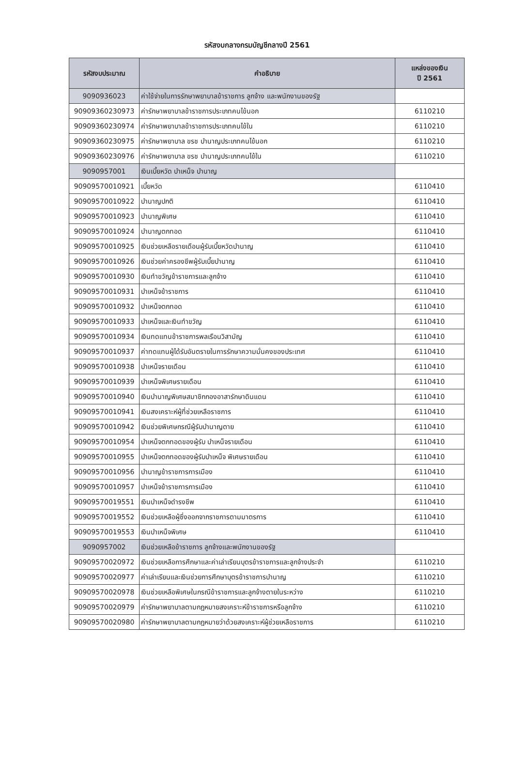รหัสงบกลางกรมบัญชีกลางปี 2561
| รหัสงบประมาณ | คำอธิบาย | แหล่งของเงิน ปี 2561 |
| --- | --- | --- |
| 9090936023 | ค่าใช้จ่ายในการรักษาพยาบาลข้าราชการ ลูกจ้าง และพนักงานของรัฐ | |
| 90909360230973 | ค่ารักษาพยาบาลข้าราชการประเภทคนไข้นอก | 6110210 |
| 90909360230974 | ค่ารักษาพยาบาลข้าราชการประเภทคนไข้ใน | 6110210 |
| 90909360230975 | ค่ารักษาพยาบาล ขรช บำนาญประเภทคนไข้นอก | 6110210 |
| 90909360230976 | ค่ารักษาพยาบาล ขรช บำนาญประเภทคนไข้ใน | 6110210 |
| 9090957001 | เงินเบี้ยหวัด บำเหน็จ บำนาญ | |
| 90909570010921 | เบี้ยหวัด | 6110410 |
| 90909570010922 | บำนาญปกติ | 6110410 |
| 90909570010923 | บำนาญพิเศษ | 6110410 |
| 90909570010924 | บำนาญตกทอด | 6110410 |
| 90909570010925 | เงินช่วยเหลือรายเดือนผู้รับเบี้ยหวัดบำนาญ | 6110410 |
| 90909570010926 | เงินช่วยค่าครองชีพผู้รับเบี้ยบำนาญ | 6110410 |
| 90909570010930 | เงินทำขวัญข้าราชการและลูกจ้าง | 6110410 |
| 90909570010931 | บำเหน็จข้าราชการ | 6110410 |
| 90909570010932 | บำเหน็จตกทอด | 6110410 |
| 90909570010933 | บำเหน็จและเงินทำขวัญ | 6110410 |
| 90909570010934 | เงินทดแทนข้าราชการพลเรือนวิสามัญ | 6110410 |
| 90909570010937 | ค่าทดแทนผู้ได้รับอันตรายในการรักษาความมั่นคงของประเทศ | 6110410 |
| 90909570010938 | บำเหน็จรายเดือน | 6110410 |
| 90909570010939 | บำเหน็จพิเศษรายเดือน | 6110410 |
| 90909570010940 | เงินบำนาญพิเศษสมาชิกกองอาสารักษาดินแดน | 6110410 |
| 90909570010941 | เงินสงเคราะห์ผู้ที่ช่วยเหลือราชการ | 6110410 |
| 90909570010942 | เงินช่วยพิเศษกรณีผู้รับบำนาญตาย | 6110410 |
| 90909570010954 | บำเหน็จตกทอดของผู้รับ บำเหน็จรายเดือน | 6110410 |
| 90909570010955 | บำเหน็จตกทอดของผู้รับบำเหน็จ พิเศษรายเดือน | 6110410 |
| 90909570010956 | บำนาญข้าราชการการเมือง | 6110410 |
| 90909570010957 | บำเหน็จข้าราชการการเมือง | 6110410 |
| 90909570019551 | เงินบำเหน็จดำรงชีพ | 6110410 |
| 90909570019552 | เงินช่วยเหลือผู้ซึ่งออกจากราชการตามมาตรการ | 6110410 |
| 90909570019553 | เงินบำเหน็จพิเศษ | 6110410 |
| 9090957002 | เงินช่วยเหลือข้าราชการ ลูกจ้างและพนักงานของรัฐ | |
| 90909570020972 | เงินช่วยเหลือการศึกษาและค่าเล่าเรียนบุตรข้าราชการและลูกจ้างประจำ | 6110210 |
| 90909570020977 | ค่าเล่าเรียนและเงินช่วยการศึกษาบุตรข้าราชการบำนาญ | 6110210 |
| 90909570020978 | เงินช่วยเหลือพิเศษในกรณีข้าราชการและลูกจ้างตายในระหว่าง | 6110210 |
| 90909570020979 | ค่ารักษาพยาบาลตามกฎหมายสงเคราะห์ข้าราชการหรือลูกจ้าง | 6110210 |
| 90909570020980 | ค่ารักษาพยาบาลตามกฎหมายว่าด้วยสงเคราะห์ผู้ช่วยเหลือราชการ | 6110210 |